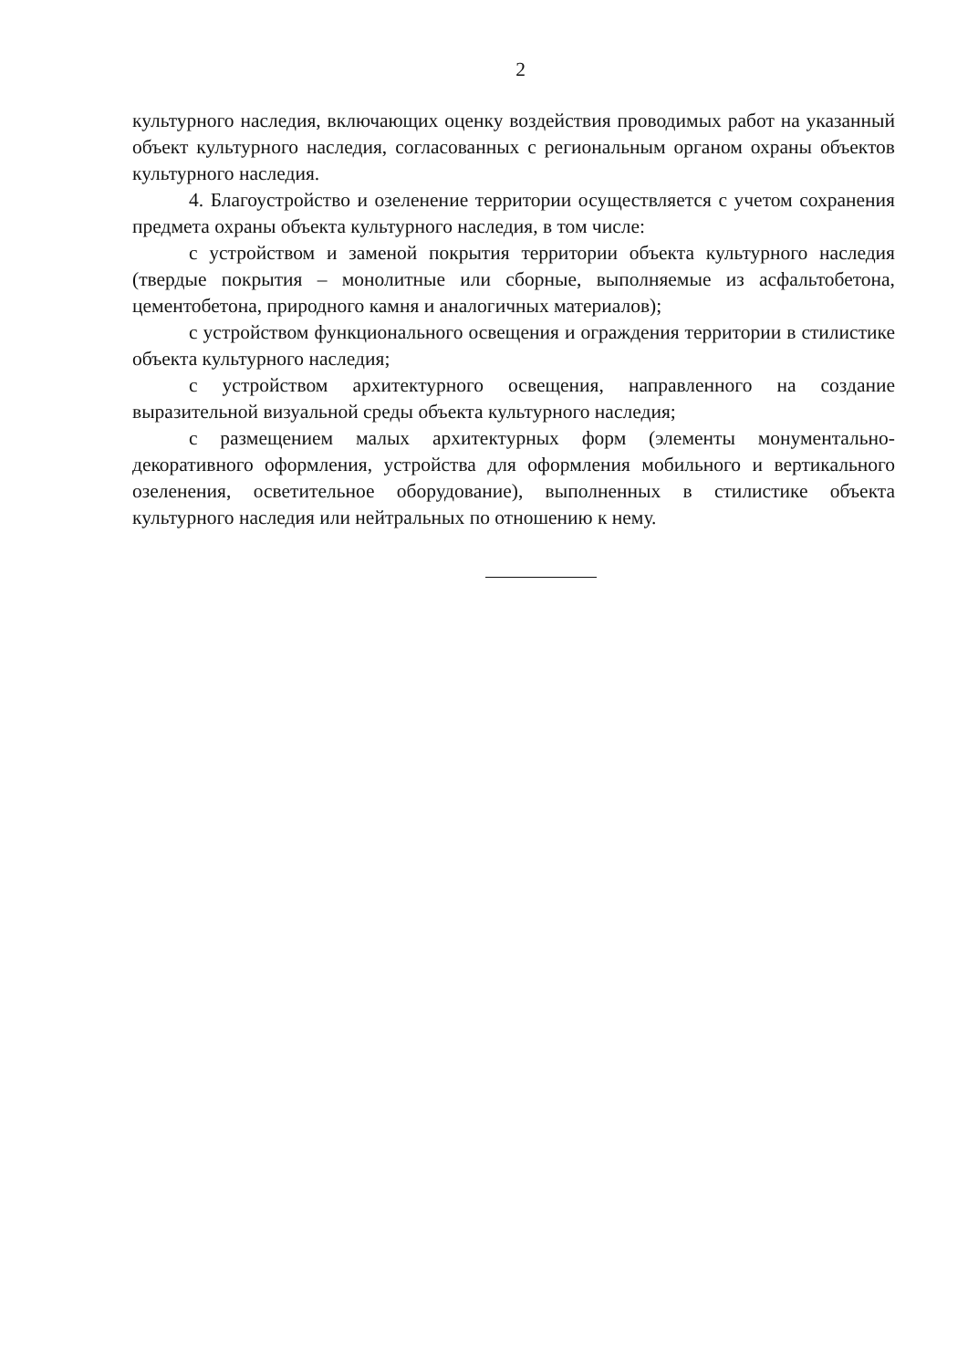2
культурного наследия, включающих оценку воздействия проводимых работ на указанный объект культурного наследия, согласованных с региональным органом охраны объектов культурного наследия.
4. Благоустройство и озеленение территории осуществляется с учетом сохранения предмета охраны объекта культурного наследия, в том числе:
с устройством и заменой покрытия территории объекта культурного наследия (твердые покрытия – монолитные или сборные, выполняемые из асфальтобетона, цементобетона, природного камня и аналогичных материалов);
с устройством функционального освещения и ограждения территории в стилистике объекта культурного наследия;
с устройством архитектурного освещения, направленного на создание выразительной визуальной среды объекта культурного наследия;
с размещением малых архитектурных форм (элементы монументально-декоративного оформления, устройства для оформления мобильного и вертикального озеленения, осветительное оборудование), выполненных в стилистике объекта культурного наследия или нейтральных по отношению к нему.